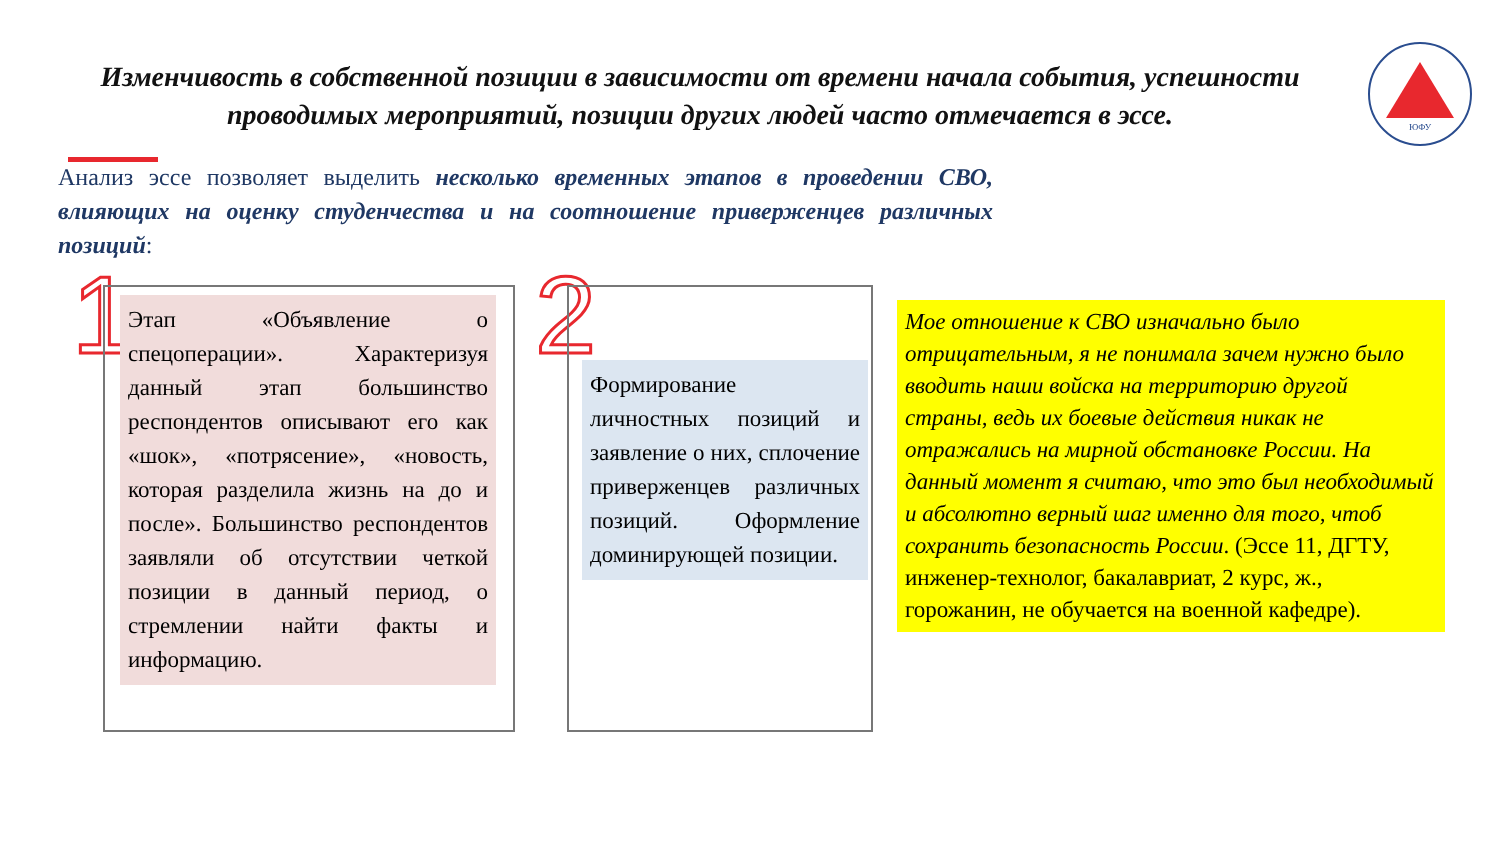Изменчивость в собственной позиции в зависимости от времени начала события, успешности проводимых мероприятий, позиции других людей часто отмечается в эссе.
ЮФУ
Анализ эссе позволяет выделить несколько временных этапов в проведении СВО, влияющих на оценку студенчества и на соотношение приверженцев различных позиций:
1
Этап «Объявление о спецоперации». Характеризуя данный этап большинство респондентов описывают его как «шок», «потрясение», «новость, которая разделила жизнь на до и после». Большинство респондентов заявляли об отсутствии четкой позиции в данный период, о стремлении найти факты и информацию.
2
Формирование личностных позиций и заявление о них, сплочение приверженцев различных позиций. Оформление доминирующей позиции.
Мое отношение к СВО изначально было отрицательным, я не понимала зачем нужно было вводить наши войска на территорию другой страны, ведь их боевые действия никак не отражались на мирной обстановке России. На данный момент я считаю, что это был необходимый и абсолютно верный шаг именно для того, чтоб сохранить безопасность России. (Эссе 11, ДГТУ, инженер-технолог, бакалавриат, 2 курс, ж., горожанин, не обучается на военной кафедре).